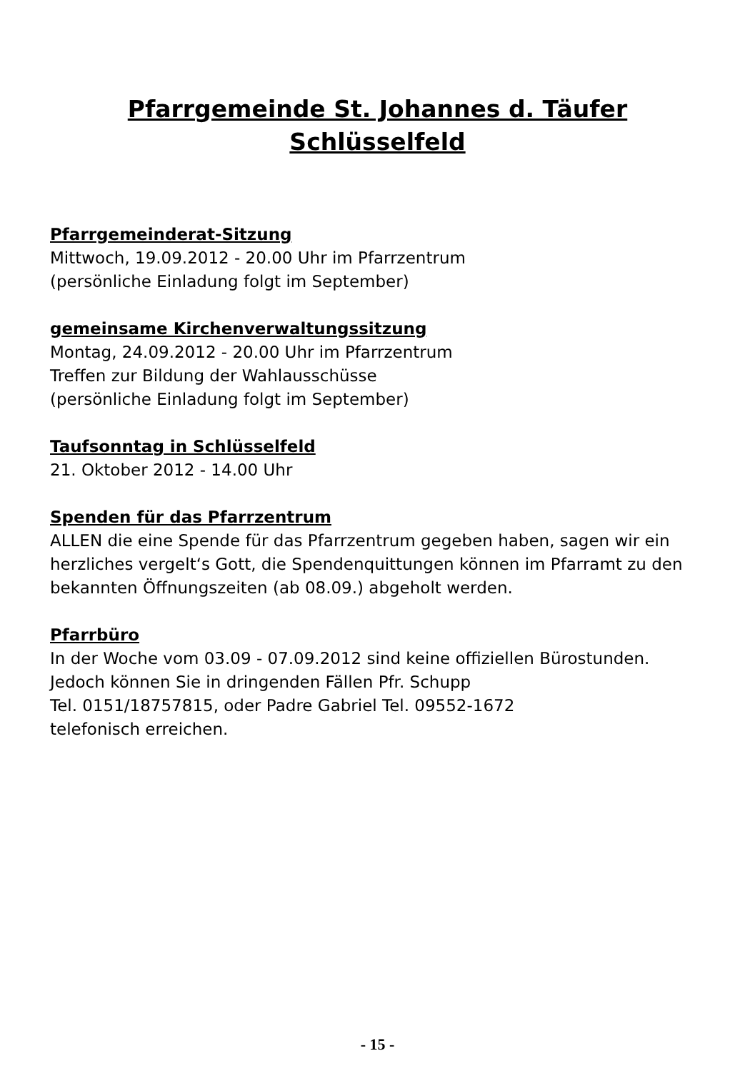Pfarrgemeinde St. Johannes d. Täufer
Schlüsselfeld
Pfarrgemeinderat-Sitzung
Mittwoch, 19.09.2012 - 20.00 Uhr im Pfarrzentrum
(persönliche Einladung folgt im September)
gemeinsame Kirchenverwaltungssitzung
Montag, 24.09.2012 - 20.00 Uhr im Pfarrzentrum
Treffen zur Bildung der Wahlausschüsse
(persönliche Einladung folgt im September)
Taufsonntag in Schlüsselfeld
21. Oktober 2012 - 14.00 Uhr
Spenden für das Pfarrzentrum
ALLEN die eine Spende für das Pfarrzentrum gegeben haben, sagen wir ein herzliches vergelt‘s Gott, die Spendenquittungen können im Pfarramt zu den bekannten Öffnungszeiten (ab 08.09.) abgeholt werden.
Pfarrbüro
In der Woche vom 03.09 - 07.09.2012 sind keine offiziellen Bürostunden.
Jedoch können Sie in dringenden Fällen Pfr. Schupp
Tel. 0151/18757815, oder Padre Gabriel Tel. 09552-1672
telefonisch erreichen.
- 15 -